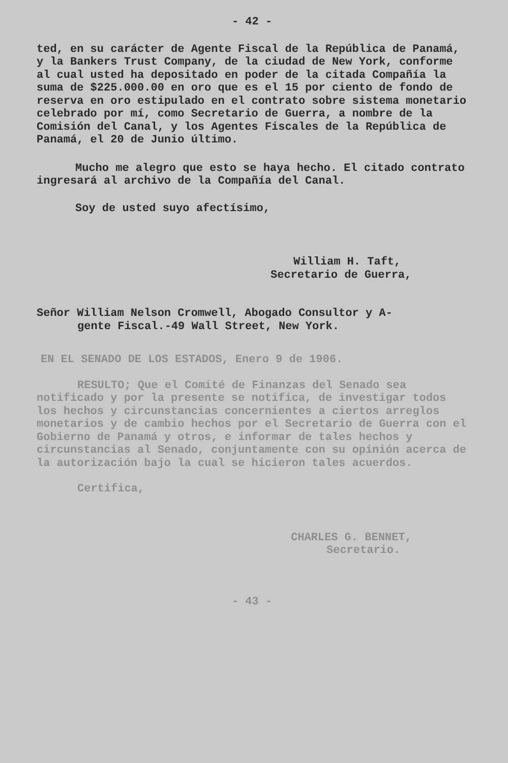- 42 -
ted, en su carácter de Agente Fiscal de la República de Panamá, y la Bankers Trust Company, de la ciudad de New York, conforme al cual usted ha depositado en poder de la citada Compañía la suma de $225.000.00 en oro que es el 15 por ciento de fondo de reserva en oro estipulado en el contrato sobre sistema monetario celebrado por mí, como Secretario de Guerra, a nombre de la Comisión del Canal, y los Agentes Fiscales de la República de Panamá, el 20 de Junio último.
Mucho me alegro que esto se haya hecho. El citado contrato ingresará al archivo de la Compañía del Canal.
Soy de usted suyo afectísimo,
William H. Taft,
Secretario de Guerra,
Señor William Nelson Cromwell, Abogado Consultor y A-
gente Fiscal.-49 Wall Street, New York.
EN EL SENADO DE LOS ESTADOS, Enero 9 de 1906.
RESULTO; Que el Comité de Finanzas del Senado sea notificado y por la presente se notifica, de investigar todos los hechos y circunstancias concernientes a ciertos arreglos monetarios y de cambio hechos por el Secretario de Guerra con el Gobierno de Panamá y otros, e informar de tales hechos y circunstancias al Senado, conjuntamente con su opinión acerca de la autorización bajo la cual se hicieron tales acuerdos.
Certifica,
CHARLES G. BENNET,
Secretario.
- 43 -